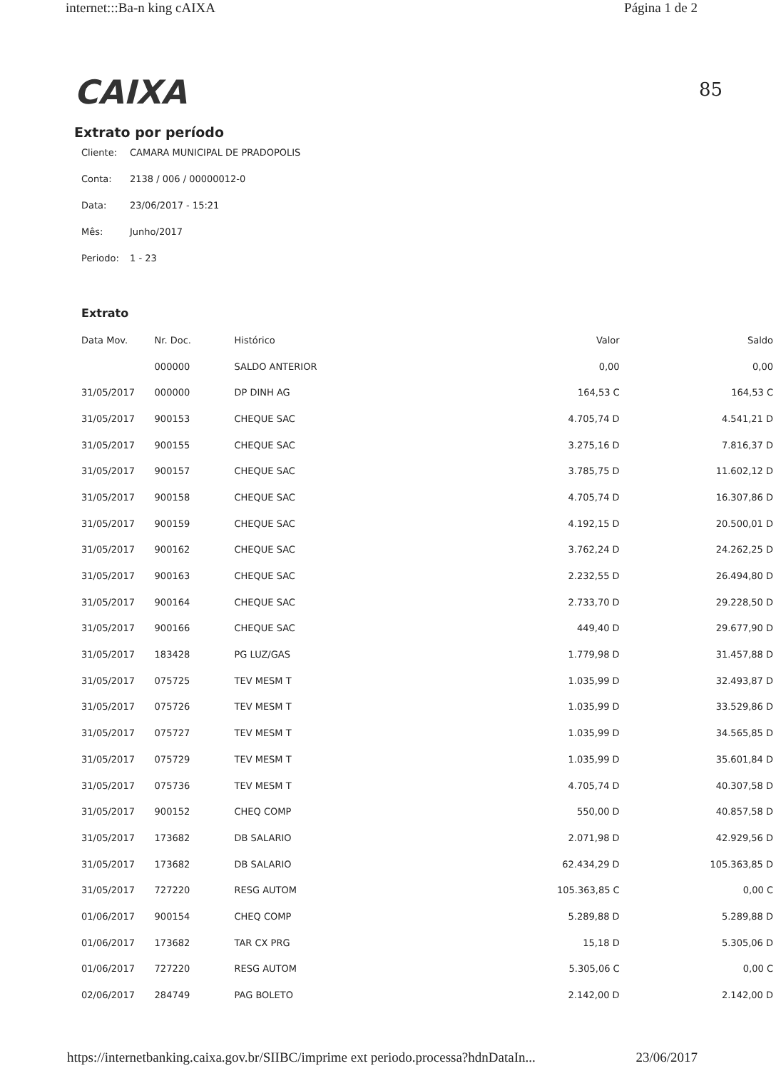internet:::Ba-n king cAIXA Página 1 de 2
CAIXA
85
Extrato por período
Cliente: CAMARA MUNICIPAL DE PRADOPOLIS
Conta: 2138 / 006 / 00000012-0
Data: 23/06/2017 - 15:21
Mês: Junho/2017
Periodo: 1 - 23
Extrato
| Data Mov. | Nr. Doc. | Histórico | Valor | Saldo |
| --- | --- | --- | --- | --- |
| | 000000 | SALDO ANTERIOR | 0,00 | 0,00 |
| 31/05/2017 | 000000 | DP DINH AG | 164,53 C | 164,53 C |
| 31/05/2017 | 900153 | CHEQUE SAC | 4.705,74 D | 4.541,21 D |
| 31/05/2017 | 900155 | CHEQUE SAC | 3.275,16 D | 7.816,37 D |
| 31/05/2017 | 900157 | CHEQUE SAC | 3.785,75 D | 11.602,12 D |
| 31/05/2017 | 900158 | CHEQUE SAC | 4.705,74 D | 16.307,86 D |
| 31/05/2017 | 900159 | CHEQUE SAC | 4.192,15 D | 20.500,01 D |
| 31/05/2017 | 900162 | CHEQUE SAC | 3.762,24 D | 24.262,25 D |
| 31/05/2017 | 900163 | CHEQUE SAC | 2.232,55 D | 26.494,80 D |
| 31/05/2017 | 900164 | CHEQUE SAC | 2.733,70 D | 29.228,50 D |
| 31/05/2017 | 900166 | CHEQUE SAC | 449,40 D | 29.677,90 D |
| 31/05/2017 | 183428 | PG LUZ/GAS | 1.779,98 D | 31.457,88 D |
| 31/05/2017 | 075725 | TEV MESM T | 1.035,99 D | 32.493,87 D |
| 31/05/2017 | 075726 | TEV MESM T | 1.035,99 D | 33.529,86 D |
| 31/05/2017 | 075727 | TEV MESM T | 1.035,99 D | 34.565,85 D |
| 31/05/2017 | 075729 | TEV MESM T | 1.035,99 D | 35.601,84 D |
| 31/05/2017 | 075736 | TEV MESM T | 4.705,74 D | 40.307,58 D |
| 31/05/2017 | 900152 | CHEQ COMP | 550,00 D | 40.857,58 D |
| 31/05/2017 | 173682 | DB SALARIO | 2.071,98 D | 42.929,56 D |
| 31/05/2017 | 173682 | DB SALARIO | 62.434,29 D | 105.363,85 D |
| 31/05/2017 | 727220 | RESG AUTOM | 105.363,85 C | 0,00 C |
| 01/06/2017 | 900154 | CHEQ COMP | 5.289,88 D | 5.289,88 D |
| 01/06/2017 | 173682 | TAR CX PRG | 15,18 D | 5.305,06 D |
| 01/06/2017 | 727220 | RESG AUTOM | 5.305,06 C | 0,00 C |
| 02/06/2017 | 284749 | PAG BOLETO | 2.142,00 D | 2.142,00 D |
https://internetbanking.caixa.gov.br/SIIBC/imprime ext periodo.processa?hdnDataIn... 23/06/2017